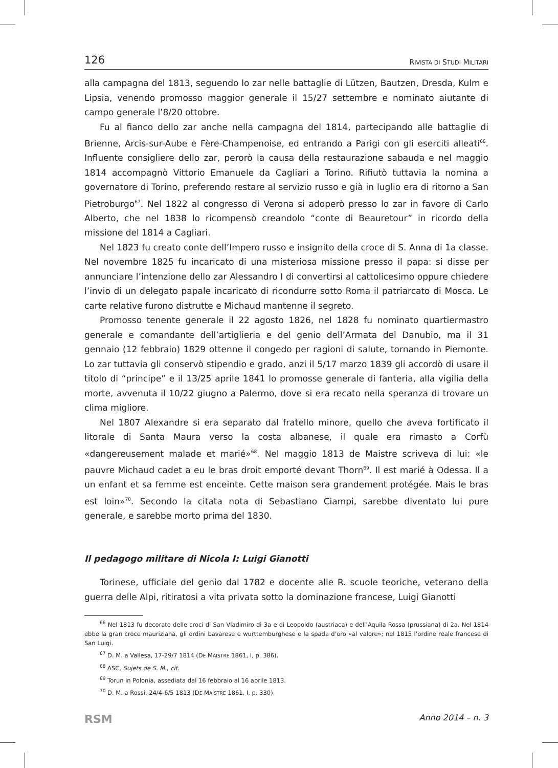126 RIVISTA DI STUDI MILITARI
alla campagna del 1813, seguendo lo zar nelle battaglie di Lützen, Bautzen, Dresda, Kulm e Lipsia, venendo promosso maggior generale il 15/27 settembre e nominato aiutante di campo generale l’8/20 ottobre.
Fu al fianco dello zar anche nella campagna del 1814, partecipando alle battaglie di Brienne, Arcis-sur-Aube e Fère-Champenoise, ed entrando a Parigi con gli eserciti alleati<sup>66</sup>. Influente consigliere dello zar, perorò la causa della restaurazione sabauda e nel maggio 1814 accompagnò Vittorio Emanuele da Cagliari a Torino. Rifiutò tuttavia la nomina a governatore di Torino, preferendo restare al servizio russo e già in luglio era di ritorno a San Pietroburgo<sup>67</sup>. Nel 1822 al congresso di Verona si adoperò presso lo zar in favore di Carlo Alberto, che nel 1838 lo ricompensò creandolo “conte di Beauretour” in ricordo della missione del 1814 a Cagliari.
Nel 1823 fu creato conte dell’Impero russo e insignito della croce di S. Anna di 1a classe. Nel novembre 1825 fu incaricato di una misteriosa missione presso il papa: si disse per annunciare l’intenzione dello zar Alessandro I di convertirsi al cattolicesimo oppure chiedere l’invio di un delegato papale incaricato di ricondurre sotto Roma il patriarcato di Mosca. Le carte relative furono distrutte e Michaud mantenne il segreto.
Promosso tenente generale il 22 agosto 1826, nel 1828 fu nominato quartiermastro generale e comandante dell’artiglieria e del genio dell’Armata del Danubio, ma il 31 gennaio (12 febbraio) 1829 ottenne il congedo per ragioni di salute, tornando in Piemonte. Lo zar tuttavia gli conservò stipendio e grado, anzi il 5/17 marzo 1839 gli accordò di usare il titolo di “principe” e il 13/25 aprile 1841 lo promosse generale di fanteria, alla vigilia della morte, avvenuta il 10/22 giugno a Palermo, dove si era recato nella speranza di trovare un clima migliore.
Nel 1807 Alexandre si era separato dal fratello minore, quello che aveva fortificato il litorale di Santa Maura verso la costa albanese, il quale era rimasto a Corfù «dangereusement malade et marié»<sup>68</sup>. Nel maggio 1813 de Maistre scriveva di lui: «le pauvre Michaud cadet a eu le bras droit emporté devant Thorn<sup>69</sup>. Il est marié à Odessa. Il a un enfant et sa femme est enceinte. Cette maison sera grandement protégée. Mais le bras est loin»<sup>70</sup>. Secondo la citata nota di Sebastiano Ciampi, sarebbe diventato lui pure generale, e sarebbe morto prima del 1830.
Il pedagogo militare di Nicola I: Luigi Gianotti
Torinese, ufficiale del genio dal 1782 e docente alle R. scuole teoriche, veterano della guerra delle Alpi, ritiratosi a vita privata sotto la dominazione francese, Luigi Gianotti
<sup>66</sup> Nel 1813 fu decorato delle croci di San Vladimiro di 3a e di Leopoldo (austriaca) e dell’Aquila Rossa (prussiana) di 2a. Nel 1814 ebbe la gran croce mauriziana, gli ordini bavarese e wurttemburghese e la spada d’oro «al valore»; nel 1815 l’ordine reale francese di San Luigi.
<sup>67</sup> D. M. a Vallesa, 17-29/7 1814 (DE MAISTRE 1861, I, p. 386).
<sup>68</sup> ASC, Sujets de S. M., cit.
<sup>69</sup> Torun in Polonia, assediata dal 16 febbraio al 16 aprile 1813.
<sup>70</sup> D. M. a Rossi, 24/4-6/5 1813 (DE MAISTRE 1861, I, p. 330).
RSM Anno 2014 – n. 3